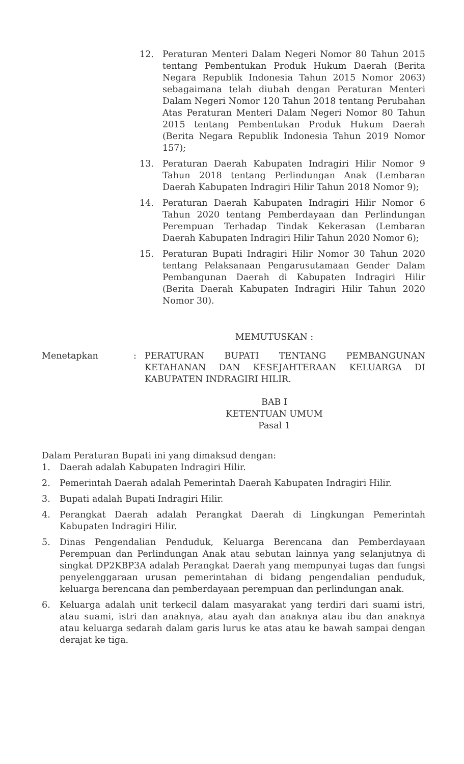12. Peraturan Menteri Dalam Negeri Nomor 80 Tahun 2015 tentang Pembentukan Produk Hukum Daerah (Berita Negara Republik Indonesia Tahun 2015 Nomor 2063) sebagaimana telah diubah dengan Peraturan Menteri Dalam Negeri Nomor 120 Tahun 2018 tentang Perubahan Atas Peraturan Menteri Dalam Negeri Nomor 80 Tahun 2015 tentang Pembentukan Produk Hukum Daerah (Berita Negara Republik Indonesia Tahun 2019 Nomor 157);
13. Peraturan Daerah Kabupaten Indragiri Hilir Nomor 9 Tahun 2018 tentang Perlindungan Anak (Lembaran Daerah Kabupaten Indragiri Hilir Tahun 2018 Nomor 9);
14. Peraturan Daerah Kabupaten Indragiri Hilir Nomor 6 Tahun 2020 tentang Pemberdayaan dan Perlindungan Perempuan Terhadap Tindak Kekerasan (Lembaran Daerah Kabupaten Indragiri Hilir Tahun 2020 Nomor 6);
15. Peraturan Bupati Indragiri Hilir Nomor 30 Tahun 2020 tentang Pelaksanaan Pengarusutamaan Gender Dalam Pembangunan Daerah di Kabupaten Indragiri Hilir (Berita Daerah Kabupaten Indragiri Hilir Tahun 2020 Nomor 30).
MEMUTUSKAN :
Menetapkan : PERATURAN BUPATI TENTANG PEMBANGUNAN KETAHANAN DAN KESEJAHTERAAN KELUARGA DI KABUPATEN INDRAGIRI HILIR.
BAB I
KETENTUAN UMUM
Pasal 1
Dalam Peraturan Bupati ini yang dimaksud dengan:
1. Daerah adalah Kabupaten Indragiri Hilir.
2. Pemerintah Daerah adalah Pemerintah Daerah Kabupaten Indragiri Hilir.
3. Bupati adalah Bupati Indragiri Hilir.
4. Perangkat Daerah adalah Perangkat Daerah di Lingkungan Pemerintah Kabupaten Indragiri Hilir.
5. Dinas Pengendalian Penduduk, Keluarga Berencana dan Pemberdayaan Perempuan dan Perlindungan Anak atau sebutan lainnya yang selanjutnya di singkat DP2KBP3A adalah Perangkat Daerah yang mempunyai tugas dan fungsi penyelenggaraan urusan pemerintahan di bidang pengendalian penduduk, keluarga berencana dan pemberdayaan perempuan dan perlindungan anak.
6. Keluarga adalah unit terkecil dalam masyarakat yang terdiri dari suami istri, atau suami, istri dan anaknya, atau ayah dan anaknya atau ibu dan anaknya atau keluarga sedarah dalam garis lurus ke atas atau ke bawah sampai dengan derajat ke tiga.